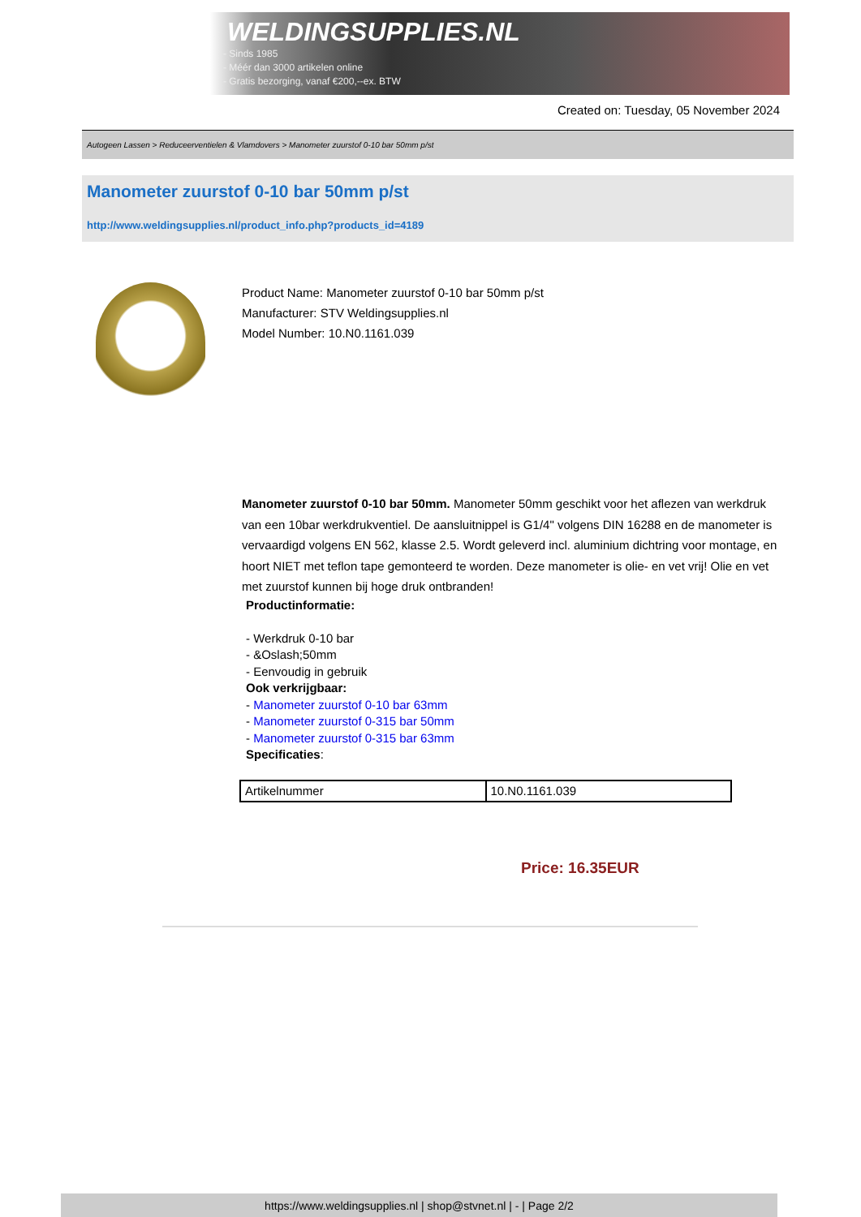WELDINGSUPPLIES.NL
- Sinds 1985
- Méér dan 3000 artikelen online
- Gratis bezorging, vanaf €200,--ex. BTW
Created on: Tuesday, 05 November 2024
Autogeen Lassen > Reduceerventielen & Vlamdovers > Manometer zuurstof 0-10 bar 50mm p/st
Manometer zuurstof 0-10 bar 50mm p/st
http://www.weldingsupplies.nl/product_info.php?products_id=4189
Product Name: Manometer zuurstof 0-10 bar 50mm p/st
Manufacturer: STV Weldingsupplies.nl
Model Number: 10.N0.1161.039
Manometer zuurstof 0-10 bar 50mm. Manometer 50mm geschikt voor het aflezen van werkdruk van een 10bar werkdrukventiel. De aansluitnippel is G1/4" volgens DIN 16288 en de manometer is vervaardigd volgens EN 562, klasse 2.5. Wordt geleverd incl. aluminium dichtring voor montage, en hoort NIET met teflon tape gemonteerd te worden. Deze manometer is olie- en vet vrij! Olie en vet met zuurstof kunnen bij hoge druk ontbranden!
Productinformatie:
- Werkdruk 0-10 bar
- &Oslash;50mm
- Eenvoudig in gebruik
Ook verkrijgbaar:
- Manometer zuurstof 0-10 bar 63mm
- Manometer zuurstof 0-315 bar 50mm
- Manometer zuurstof 0-315 bar 63mm
Specificaties:
| Artikelnummer | 10.N0.1161.039 |
Price: 16.35EUR
https://www.weldingsupplies.nl | shop@stvnet.nl | - | Page 2/2